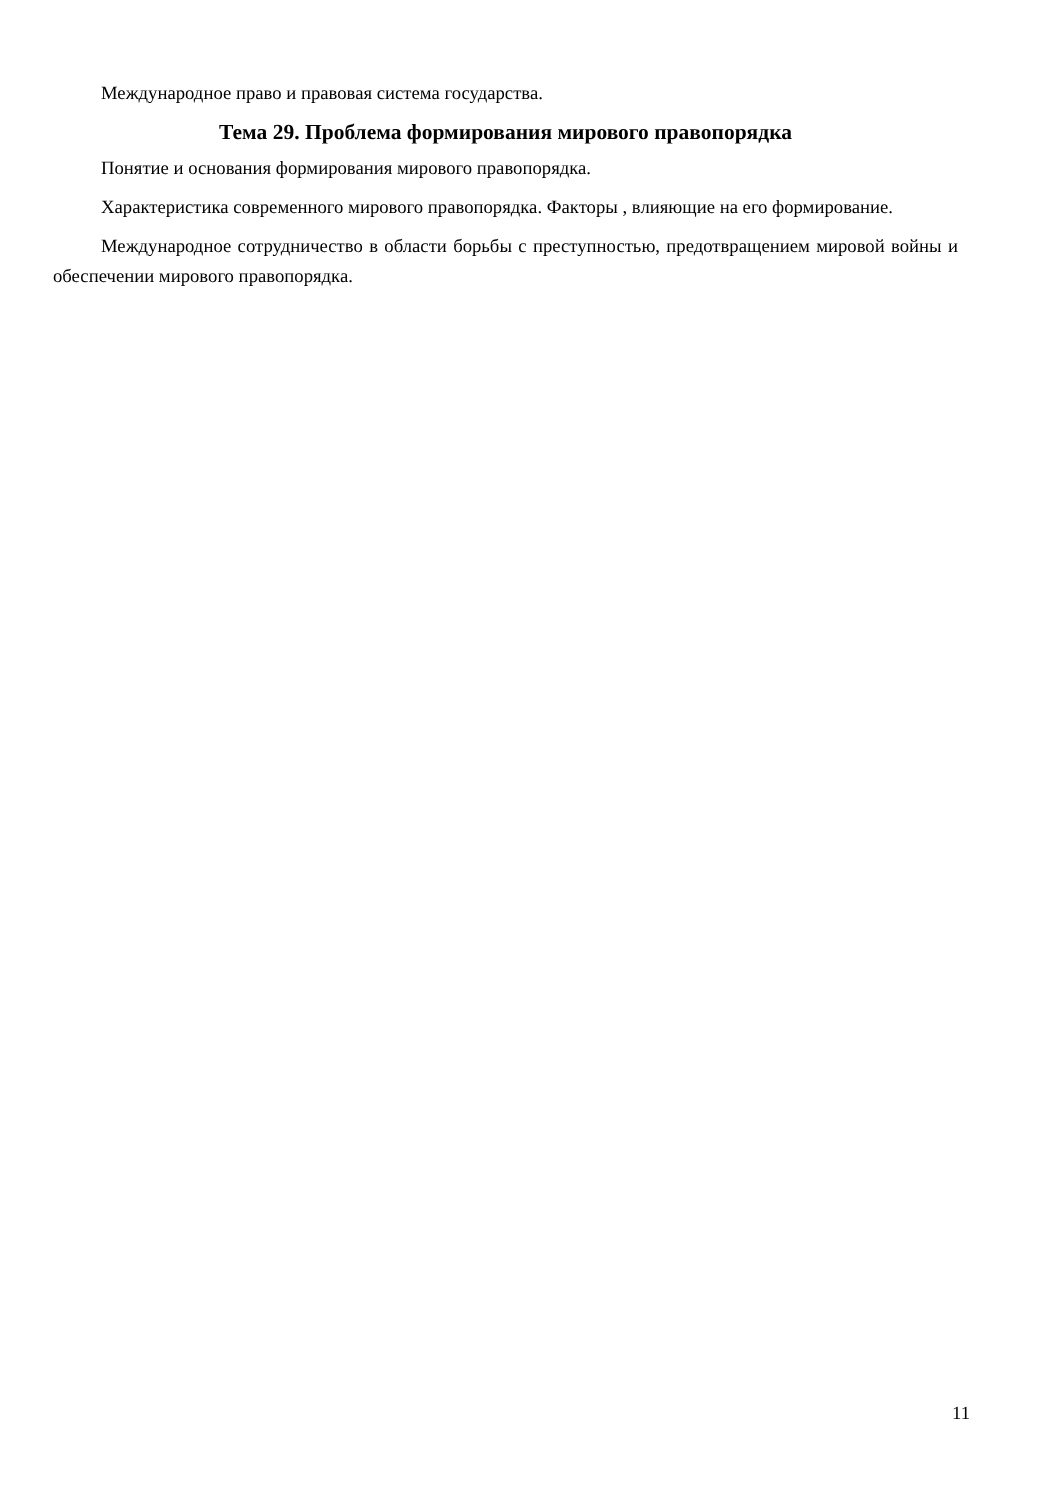Международное право и правовая система государства.
Тема 29. Проблема формирования мирового правопорядка
Понятие и основания формирования мирового правопорядка.
Характеристика современного мирового правопорядка. Факторы , влияющие на его формирование.
Международное сотрудничество в области борьбы с преступностью, предотвращением мировой войны и обеспечении мирового правопорядка.
11